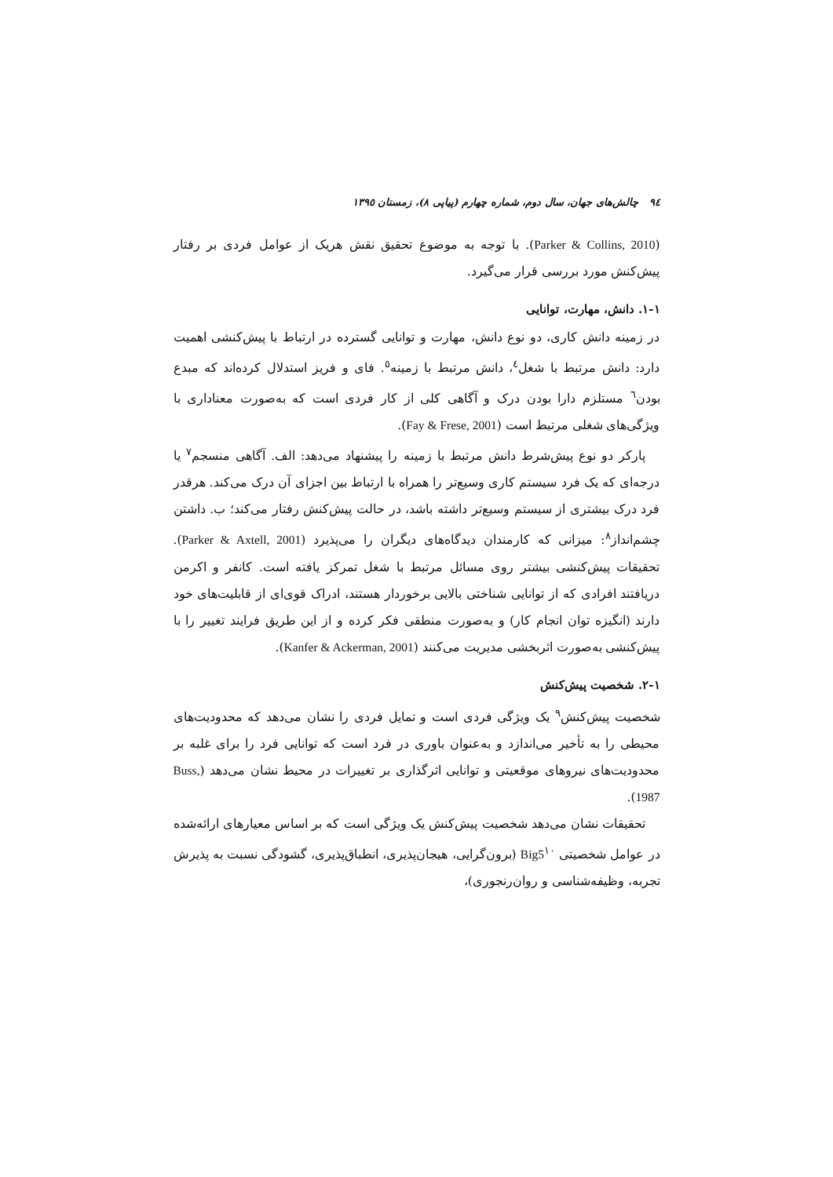٩٤ چالش‌های جهان، سال دوم، شماره چهارم (پیاپی ٨)، زمستان ١٣٩٥
(Parker & Collins, 2010). با توجه به موضوع تحقیق نقش هریک از عوامل فردی بر رفتار پیش‌کنش مورد بررسی قرار می‌گیرد.
١-١. دانش، مهارت، توانایی
در زمینه دانش کاری، دو نوع دانش، مهارت و توانایی گسترده در ارتباط با پیش‌کنشی اهمیت دارد: دانش مرتبط با شغل<sup>٤</sup>، دانش مرتبط با زمینه<sup>٥</sup>. فای و فریز استدلال کرده‌اند که مبدع بودن<sup>٦</sup> مستلزم دارا بودن درک و آگاهی کلی از کار فردی است که به‌صورت معناداری با ویژگی‌های شغلی مرتبط است (Fay & Frese, 2001).
پارکر دو نوع پیش‌شرط دانش مرتبط با زمینه را پیشنهاد می‌دهد: الف. آگاهی منسجم<sup>٧</sup> یا درجه‌ای که یک فرد سیستم کاری وسیع‌تر را همراه با ارتباط بین اجزای آن درک می‌کند. هرقدر فرد درک بیشتری از سیستم وسیع‌تر داشته باشد، در حالت پیش‌کنش رفتار می‌کند؛ ب. داشتن چشم‌انداز<sup>٨</sup>: میزانی که کارمندان دیدگاه‌های دیگران را می‌پذیرد (Parker & Axtell, 2001). تحقیقات پیش‌کنشی بیشتر روی مسائل مرتبط با شغل تمرکز یافته است. کانفر و اکرمن دریافتند افرادی که از توانایی شناختی بالایی برخوردار هستند، ادراک قوی‌ای از قابلیت‌های خود دارند (انگیزه توان انجام کار) و به‌صورت منطقی فکر کرده و از این طریق فرایند تغییر را با پیش‌کنشی به‌صورت اثربخشی مدیریت می‌کنند (Kanfer & Ackerman, 2001).
١-٢. شخصیت پیش‌کنش
شخصیت پیش‌کنش<sup>٩</sup> یک ویژگی فردی است و تمایل فردی را نشان می‌دهد که محدودیت‌های محیطی را به تأخیر می‌اندازد و به‌عنوان باوری در فرد است که توانایی فرد را برای غلبه بر محدودیت‌های نیروهای موقعیتی و توانایی اثرگذاری بر تغییرات در محیط نشان می‌دهد (Buss, 1987).
تحقیقات نشان می‌دهد شخصیت پیش‌کنش یک ویژگی است که بر اساس معیارهای ارائه‌شده در عوامل شخصیتی Big5<sup>١٠</sup> (برون‌گرایی، هیجان‌پذیری، انطباق‌پذیری، گشودگی نسبت به پذیرش تجربه، وظیفه‌شناسی و روان‌رنجوری)،